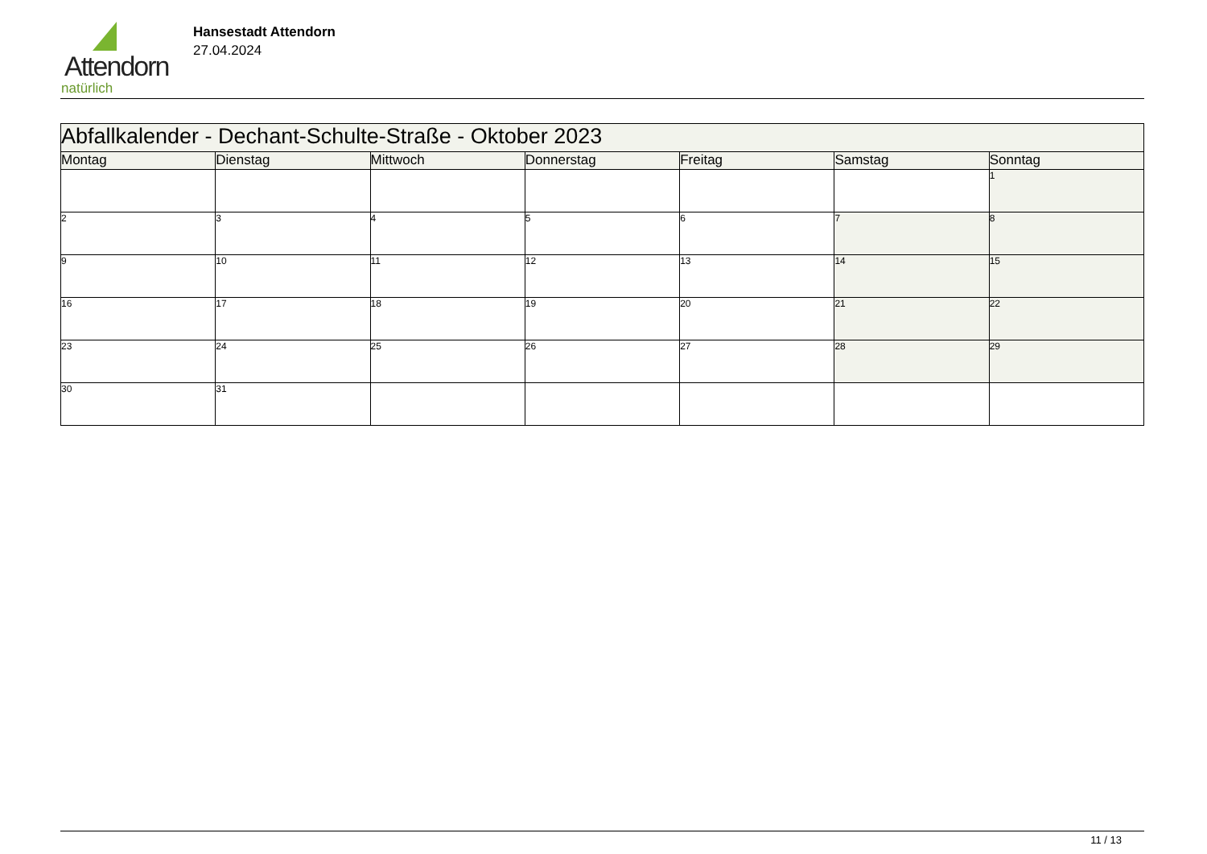Attendorn
natürlich
Hansestadt Attendorn
27.04.2024
| Abfallkalender - Dechant-Schulte-Straße - Oktober 2023 | | | | | | |
| Montag | Dienstag | Mittwoch | Donnerstag | Freitag | Samstag | Sonntag |
| | | | | | | 1 |
| 2 | 3 | 4 | 5 | 6 | 7 | 8 |
| 9 | 10 | 11 | 12 | 13 | 14 | 15 |
| 16 | 17 | 18 | 19 | 20 | 21 | 22 |
| 23 | 24 | 25 | 26 | 27 | 28 | 29 |
| 30 | 31 | | | | | |
11 / 13